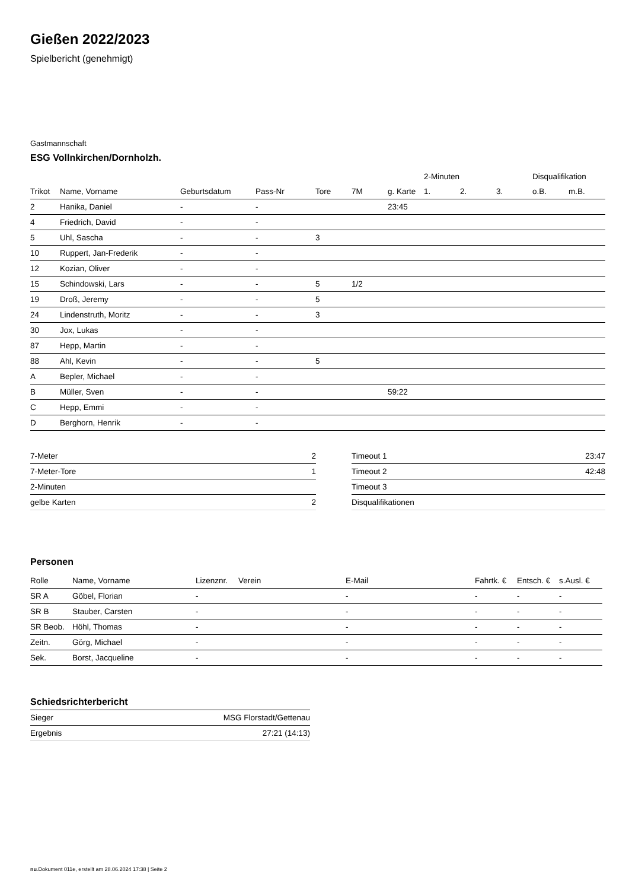Gießen 2022/2023
Spielbericht (genehmigt)
Gastmannschaft
ESG Vollnkirchen/Dornholzh.
| | | | | | | | 2-Minuten | | | Disqualifikation | |
| --- | --- | --- | --- | --- | --- | --- | --- | --- | --- | --- | --- |
| Trikot | Name, Vorname | Geburtsdatum | Pass-Nr | Tore | 7M | g. Karte | 1. | 2. | 3. | o.B. | m.B. |
| 2 | Hanika, Daniel | - | - | | | 23:45 | | | | | |
| 4 | Friedrich, David | - | - | | | | | | | | |
| 5 | Uhl, Sascha | - | - | 3 | | | | | | | |
| 10 | Ruppert, Jan-Frederik | - | - | | | | | | | | |
| 12 | Kozian, Oliver | - | - | | | | | | | | |
| 15 | Schindowski, Lars | - | - | 5 | 1/2 | | | | | | |
| 19 | Droß, Jeremy | - | - | 5 | | | | | | | |
| 24 | Lindenstruth, Moritz | - | - | 3 | | | | | | | |
| 30 | Jox, Lukas | - | - | | | | | | | | |
| 87 | Hepp, Martin | - | - | | | | | | | | |
| 88 | Ahl, Kevin | - | - | 5 | | | | | | | |
| A | Bepler, Michael | - | - | | | | | | | | |
| B | Müller, Sven | - | - | | | 59:22 | | | | | |
| C | Hepp, Emmi | - | - | | | | | | | | |
| D | Berghorn, Henrik | - | - | | | | | | | | |
| 7-Meter | 2 |
| 7-Meter-Tore | 1 |
| 2-Minuten | |
| gelbe Karten | 2 |
| Timeout 1 | 23:47 |
| Timeout 2 | 42:48 |
| Timeout 3 | |
| Disqualifikationen | |
Personen
| Rolle | Name, Vorname | Lizenznr. | Verein | E-Mail | Fahrtk. € | Entsch. € | s.Ausl. € |
| --- | --- | --- | --- | --- | --- | --- | --- |
| SR A | Göbel, Florian | - | | - | - | - | - |
| SR B | Stauber, Carsten | - | | - | - | - | - |
| SR Beob. | Höhl, Thomas | - | | - | - | - | - |
| Zeitn. | Görg, Michael | - | | - | - | - | - |
| Sek. | Borst, Jacqueline | - | | - | - | - | - |
Schiedsrichterbericht
| Sieger | MSG Florstadt/Gettenau |
| Ergebnis | 27:21 (14:13) |
nu.Dokument 011e, erstellt am 28.06.2024 17:38 | Seite 2